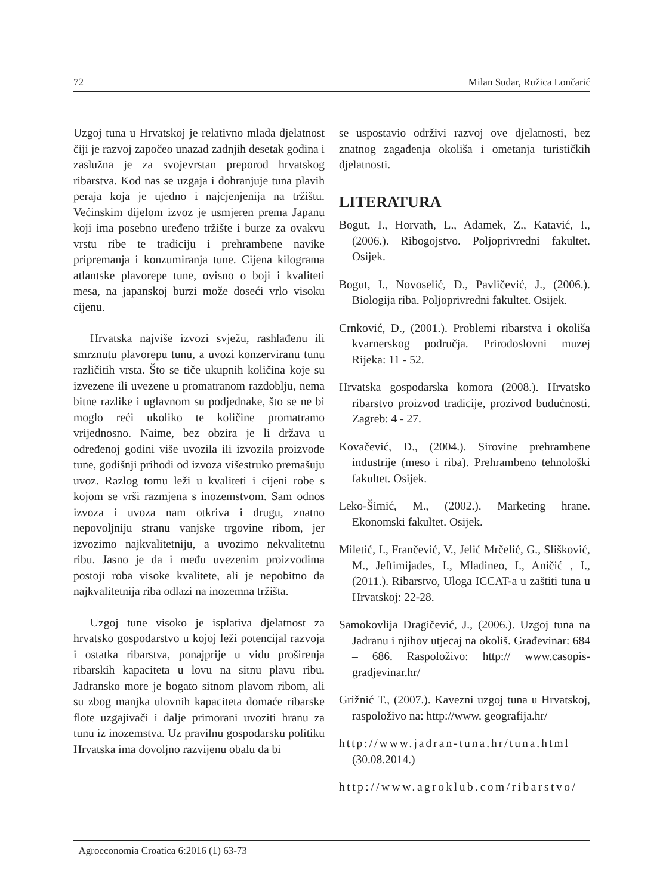72 Milan Sudar, Ružica Lončarić
Uzgoj tuna u Hrvatskoj je relativno mlada djelatnost čiji je razvoj započeo unazad zadnjih desetak godina i zaslužna je za svojevrstan preporod hrvatskog ribarstva. Kod nas se uzgaja i dohranjuje tuna plavih peraja koja je ujedno i najcjenjenija na tržištu. Većinskim dijelom izvoz je usmjeren prema Japanu koji ima posebno uređeno tržište i burze za ovakvu vrstu ribe te tradiciju i prehrambene navike pripremanja i konzumiranja tune. Cijena kilograma atlantske plavorepe tune, ovisno o boji i kvaliteti mesa, na japanskoj burzi može doseći vrlo visoku cijenu.
Hrvatska najviše izvozi svježu, rashlađenu ili smrznutu plavorepu tunu, a uvozi konzerviranu tunu različitih vrsta. Što se tiče ukupnih količina koje su izvezene ili uvezene u promatranom razdoblju, nema bitne razlike i uglavnom su podjednake, što se ne bi moglo reći ukoliko te količine promatramo vrijednosno. Naime, bez obzira je li država u određenoj godini više uvozila ili izvozila proizvode tune, godišnji prihodi od izvoza višestruko premašuju uvoz. Razlog tomu leži u kvaliteti i cijeni robe s kojom se vrši razmjena s inozemstvom. Sam odnos izvoza i uvoza nam otkriva i drugu, znatno nepovoljniju stranu vanjske trgovine ribom, jer izvozimo najkvalitetniju, a uvozimo nekvalitetnu ribu. Jasno je da i među uvezenim proizvodima postoji roba visoke kvalitete, ali je nepobitno da najkvalitetnija riba odlazi na inozemna tržišta.
Uzgoj tune visoko je isplativa djelatnost za hrvatsko gospodarstvo u kojoj leži potencijal razvoja i ostatka ribarstva, ponajprije u vidu proširenja ribarskih kapaciteta u lovu na sitnu plavu ribu. Jadransko more je bogato sitnom plavom ribom, ali su zbog manjka ulovnih kapaciteta domaće ribarske flote uzgajivači i dalje primorani uvoziti hranu za tunu iz inozemstva. Uz pravilnu gospodarsku politiku Hrvatska ima dovoljno razvijenu obalu da bi
se uspostavio održivi razvoj ove djelatnosti, bez znatnog zagađenja okoliša i ometanja turističkih djelatnosti.
LITERATURA
Bogut, I., Horvath, L., Adamek, Z., Katavić, I., (2006.). Ribogojstvo. Poljoprivredni fakultet. Osijek.
Bogut, I., Novoselić, D., Pavličević, J., (2006.). Biologija riba. Poljoprivredni fakultet. Osijek.
Crnković, D., (2001.). Problemi ribarstva i okoliša kvarnerskog područja. Prirodoslovni muzej Rijeka: 11 - 52.
Hrvatska gospodarska komora (2008.). Hrvatsko ribarstvo proizvod tradicije, prozivod budućnosti. Zagreb: 4 - 27.
Kovačević, D., (2004.). Sirovine prehrambene industrije (meso i riba). Prehrambeno tehnološki fakultet. Osijek.
Leko-Šimić, M., (2002.). Marketing hrane. Ekonomski fakultet. Osijek.
Miletić, I., Frančević, V., Jelić Mrčelić, G., Slišković, M., Jeftimijades, I., Mladineo, I., Aničić , I., (2011.). Ribarstvo, Uloga ICCAT-a u zaštiti tuna u Hrvatskoj: 22-28.
Samokovlija Dragičević, J., (2006.). Uzgoj tuna na Jadranu i njihov utjecaj na okoliš. Građevinar: 684 – 686. Raspoloživo: http:// www.casopis-gradjevinar.hr/
Grižnić T., (2007.). Kavezni uzgoj tuna u Hrvatskoj, raspoloživo na: http://www. geografija.hr/
http://www.jadran-tuna.hr/tuna.html (30.08.2014.)
http://www.agroklub.com/ribarstvo/
Agroeconomia Croatica 6:2016 (1) 63-73